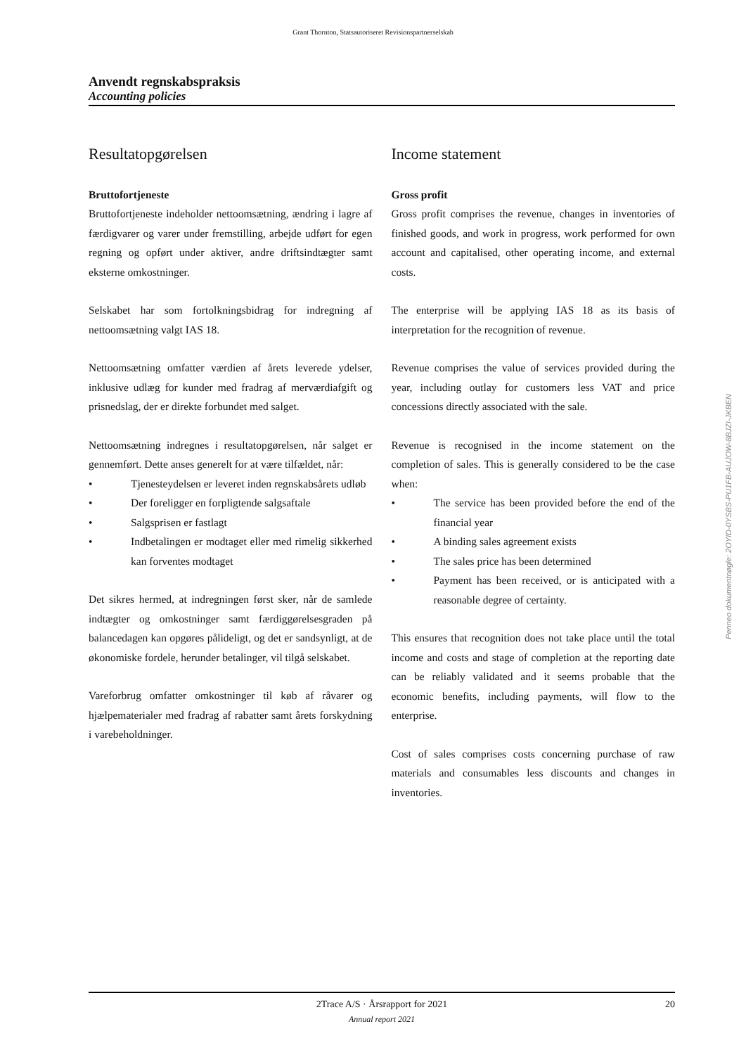Grant Thornton, Statsautoriseret Revisionspartnerselskab
Anvendt regnskabspraksis
Accounting policies
Resultatopgørelsen
Bruttofortjeneste
Bruttofortjeneste indeholder nettoomsætning, ændring i lagre af færdigvarer og varer under fremstilling, arbejde udført for egen regning og opført under aktiver, andre driftsindtægter samt eksterne omkostninger.
Selskabet har som fortolkningsbidrag for indregning af nettoomsætning valgt IAS 18.
Nettoomsætning omfatter værdien af årets leverede ydelser, inklusive udlæg for kunder med fradrag af merværdiafgift og prisnedslag, der er direkte forbundet med salget.
Nettoomsætning indregnes i resultatopgørelsen, når salget er gennemført. Dette anses generelt for at være tilfældet, når:
• Tjenesteydelsen er leveret inden regnskabsårets udløb
• Der foreligger en forpligtende salgsaftale
• Salgsprisen er fastlagt
• Indbetalingen er modtaget eller med rimelig sikkerhed kan forventes modtaget
Det sikres hermed, at indregningen først sker, når de samlede indtægter og omkostninger samt færdiggørelsesgraden på balancedagen kan opgøres pålideligt, og det er sandsynligt, at de økonomiske fordele, herunder betalinger, vil tilgå selskabet.
Vareforbrug omfatter omkostninger til køb af råvarer og hjælpematerialer med fradrag af rabatter samt årets forskydning i varebeholdninger.
Income statement
Gross profit
Gross profit comprises the revenue, changes in inventories of finished goods, and work in progress, work performed for own account and capitalised, other operating income, and external costs.
The enterprise will be applying IAS 18 as its basis of interpretation for the recognition of revenue.
Revenue comprises the value of services provided during the year, including outlay for customers less VAT and price concessions directly associated with the sale.
Revenue is recognised in the income statement on the completion of sales. This is generally considered to be the case when:
• The service has been provided before the end of the financial year
• A binding sales agreement exists
• The sales price has been determined
• Payment has been received, or is anticipated with a reasonable degree of certainty.
This ensures that recognition does not take place until the total income and costs and stage of completion at the reporting date can be reliably validated and it seems probable that the economic benefits, including payments, will flow to the enterprise.
Cost of sales comprises costs concerning purchase of raw materials and consumables less discounts and changes in inventories.
Penneo dokumentnøgle: 2OYID-0YSBS-PU1FB-AUJOW-8BJZI-JKBEN
2Trace A/S · Årsrapport for 2021 20 Annual report 2021